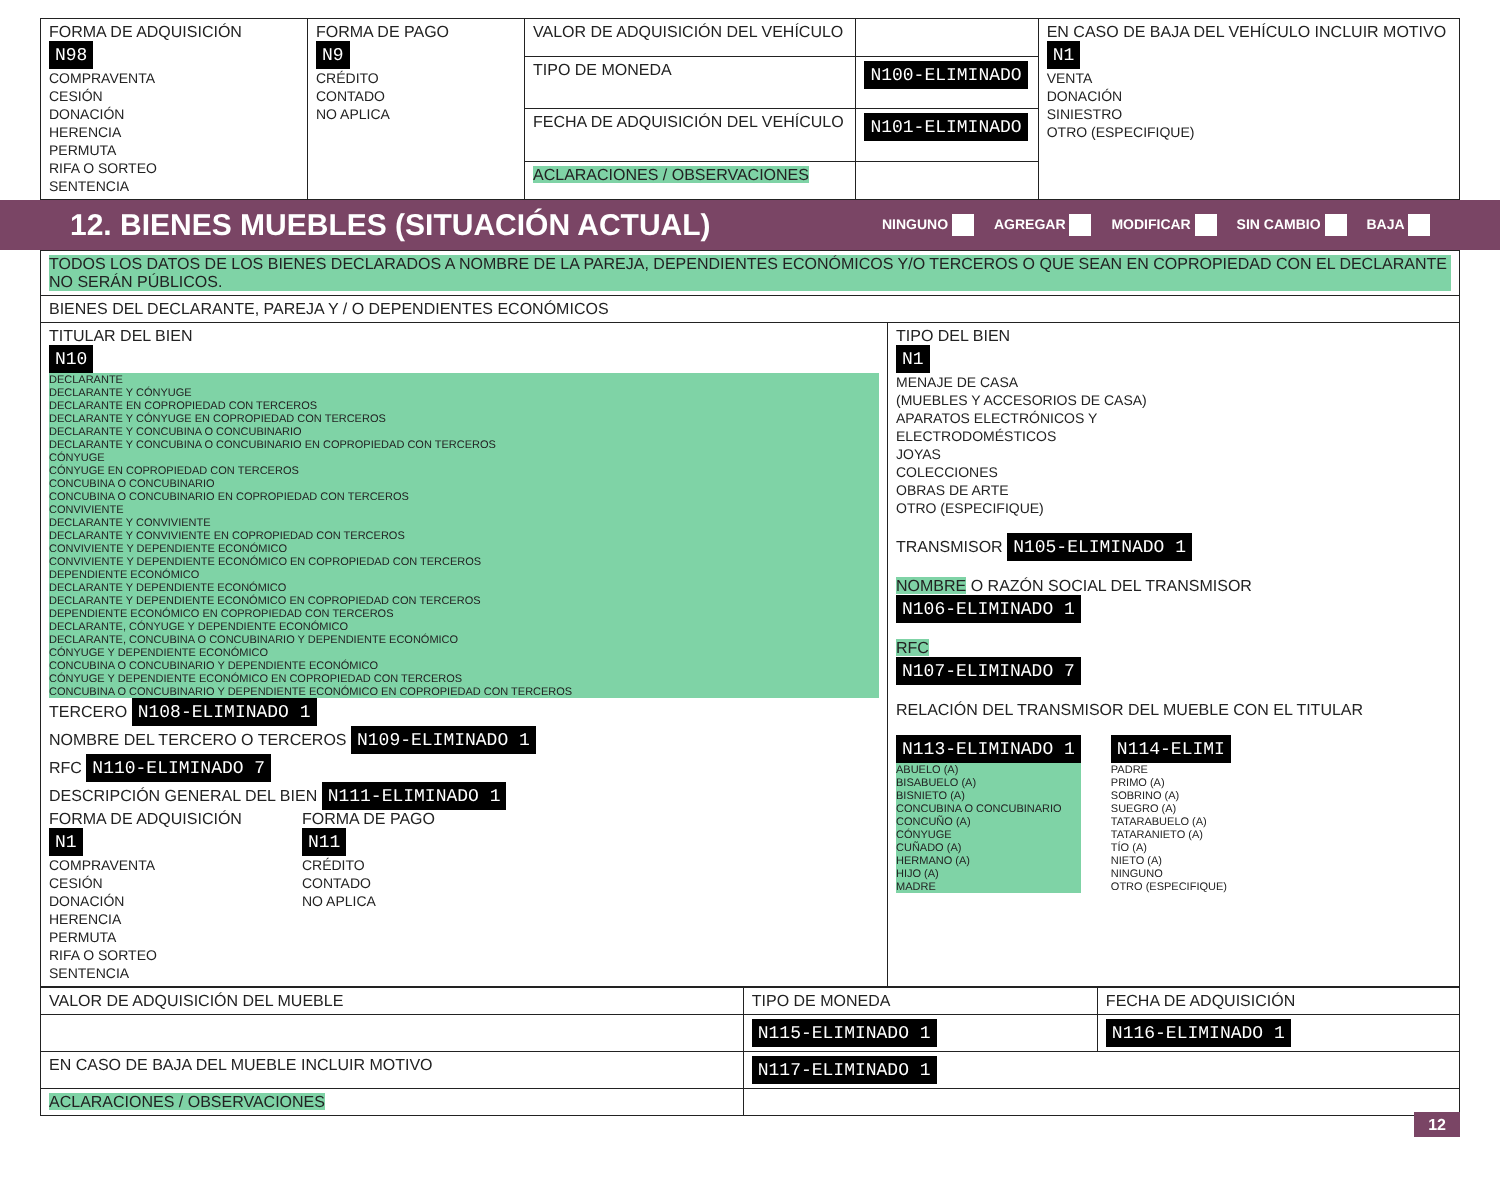| FORMA DE ADQUISICIÓN N98 COMPRAVENTA CESIÓN DONACIÓN HERENCIA PERMUTA RIFA O SORTEO SENTENCIA | FORMA DE PAGO N9 CRÉDITO CONTADO NO APLICA | VALOR DE ADQUISICIÓN DEL VEHÍCULO | | EN CASO DE BAJA DEL VEHÍCULO INCLUIR MOTIVO N1 VENTA DONACIÓN SINIESTRO OTRO (ESPECIFIQUE) |
| | | TIPO DE MONEDA | N100-ELIMINADO | |
| | | FECHA DE ADQUISICIÓN DEL VEHÍCULO | N101-ELIMINADO | |
| | | ACLARACIONES / OBSERVACIONES | | |
12. BIENES MUEBLES (SITUACIÓN ACTUAL)
NINGUNO AGREGAR MODIFICAR SIN CAMBIO BAJA
| TODOS LOS DATOS DE LOS BIENES DECLARADOS A NOMBRE DE LA PAREJA, DEPENDIENTES ECONÓMICOS Y/O TERCEROS O QUE SEAN EN COPROPIEDAD CON EL DECLARANTE NO SERÁN PÚBLICOS. | |
| BIENES DEL DECLARANTE, PAREJA Y / O DEPENDIENTES ECONÓMICOS | |
| TITULAR DEL BIEN N10 DECLARANTE DECLARANTE Y CÓNYUGE DECLARANTE EN COPROPIEDAD CON TERCEROS DECLARANTE Y CÓNYUGE EN COPROPIEDAD CON TERCEROS DECLARANTE Y CONCUBINA O CONCUBINARIO DECLARANTE Y CONCUBINA O CONCUBINARIO EN COPROPIEDAD CON TERCEROS CÓNYUGE CÓNYUGE EN COPROPIEDAD CON TERCEROS CONCUBINA O CONCUBINARIO CONCUBINA O CONCUBINARIO EN COPROPIEDAD CON TERCEROS CONVIVIENTE DECLARANTE Y CONVIVIENTE DECLARANTE Y CONVIVIENTE EN COPROPIEDAD CON TERCEROS CONVIVIENTE Y DEPENDIENTE ECONÓMICO CONVIVIENTE Y DEPENDIENTE ECONÓMICO EN COPROPIEDAD CON TERCEROS DEPENDIENTE ECONÓMICO DECLARANTE Y DEPENDIENTE ECONÓMICO DECLARANTE Y DEPENDIENTE ECONÓMICO EN COPROPIEDAD CON TERCEROS DEPENDIENTE ECONÓMICO EN COPROPIEDAD CON TERCEROS DECLARANTE, CÓNYUGE Y DEPENDIENTE ECONÓMICO DECLARANTE, CONCUBINA O CONCUBINARIO Y DEPENDIENTE ECONÓMICO CÓNYUGE Y DEPENDIENTE ECONÓMICO CONCUBINA O CONCUBINARIO Y DEPENDIENTE ECONÓMICO CÓNYUGE Y DEPENDIENTE ECONÓMICO EN COPROPIEDAD CON TERCEROS CONCUBINA O CONCUBINARIO Y DEPENDIENTE ECONÓMICO EN COPROPIEDAD CON TERCEROS TERCERO N108-ELIMINADO 1 NOMBRE DEL TERCERO O TERCEROS N109-ELIMINADO 1 RFC N110-ELIMINADO 7 DESCRIPCIÓN GENERAL DEL BIEN N111-ELIMINADO 1 FORMA DE ADQUISICIÓN N1 COMPRAVENTA CESIÓN DONACIÓN HERENCIA PERMUTA RIFA O SORTEO SENTENCIA FORMA DE PAGO N11 CRÉDITO CONTADO NO APLICA | TIPO DEL BIEN N1 MENAJE DE CASA (MUEBLES Y ACCESORIOS DE CASA) APARATOS ELECTRÓNICOS Y ELECTRODOMÉSTICOS JOYAS COLECCIONES OBRAS DE ARTE OTRO (ESPECIFIQUE) TRANSMISOR N105-ELIMINADO 1 NOMBRE O RAZÓN SOCIAL DEL TRANSMISOR N106-ELIMINADO 1 RFC N107-ELIMINADO 7 RELACIÓN DEL TRANSMISOR DEL MUEBLE CON EL TITULAR N113-ELIMINADO 1 ABUELO (A) BISABUELO (A) BISNIETO (A) CONCUBINA O CONCUBINARIO CONCUÑO (A) CÓNYUGE CUÑADO (A) HERMANO (A) HIJO (A) MADRE N114-ELIMI PADRE PRIMO (A) SOBRINO (A) SUEGRO (A) TATARABUELO (A) TATARANIETO (A) TÍO (A) NIETO (A) NINGUNO OTRO (ESPECIFIQUE) |
| VALOR DE ADQUISICIÓN DEL MUEBLE | TIPO DE MONEDA | FECHA DE ADQUISICIÓN |
| | N115-ELIMINADO 1 | N116-ELIMINADO 1 |
| EN CASO DE BAJA DEL MUEBLE INCLUIR MOTIVO | N117-ELIMINADO 1 | |
| ACLARACIONES / OBSERVACIONES | | |
12